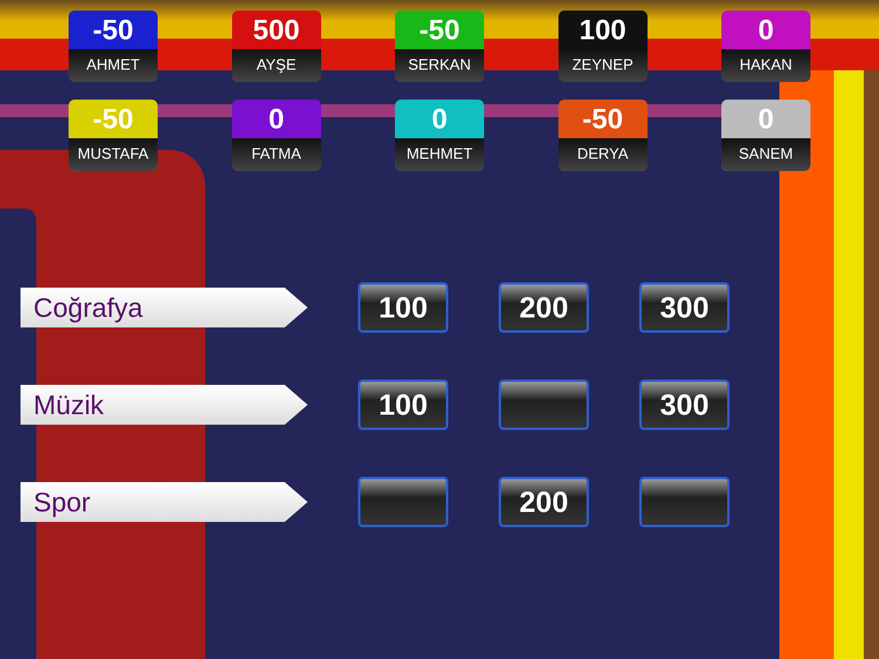-50
AHMET
500
AYŞE
-50
SERKAN
100
ZEYNEP
0
HAKAN
-50
MUSTAFA
0
FATMA
0
MEHMET
-50
DERYA
0
SANEM
Coğrafya
100 200 300
Müzik
100 300
Spor
200